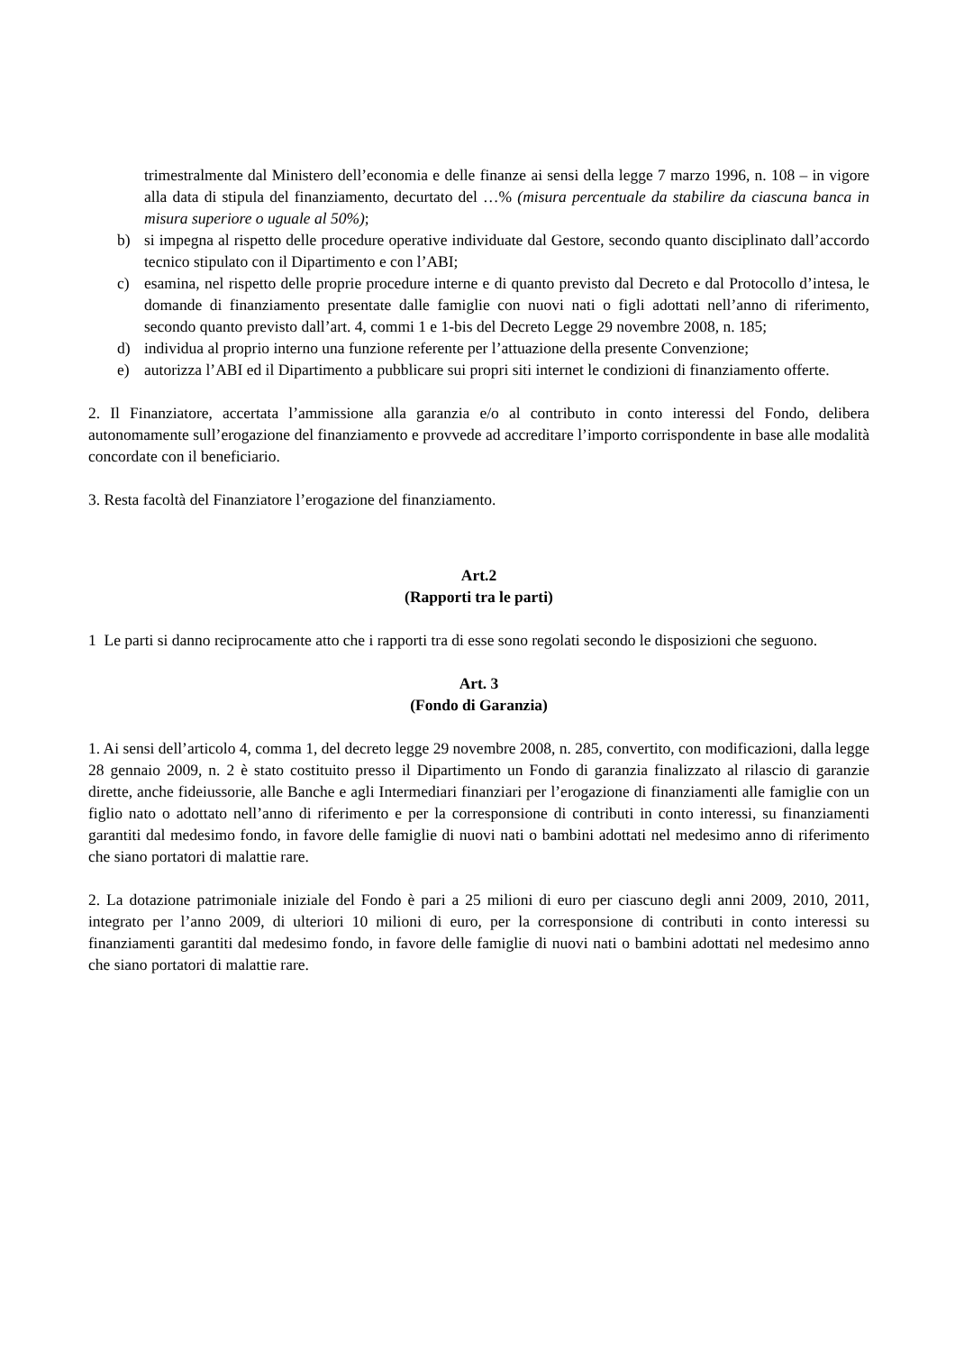trimestralmente dal Ministero dell’economia e delle finanze ai sensi della legge 7 marzo 1996, n. 108 – in vigore alla data di stipula del finanziamento, decurtato del …% (misura percentuale da stabilire da ciascuna banca in misura superiore o uguale al 50%);
b) si impegna al rispetto delle procedure operative individuate dal Gestore, secondo quanto disciplinato dall’accordo tecnico stipulato con il Dipartimento e con l’ABI;
c) esamina, nel rispetto delle proprie procedure interne e di quanto previsto dal Decreto e dal Protocollo d’intesa, le domande di finanziamento presentate dalle famiglie con nuovi nati o figli adottati nell’anno di riferimento, secondo quanto previsto dall’art. 4, commi 1 e 1-bis del Decreto Legge 29 novembre 2008, n. 185;
d) individua al proprio interno una funzione referente per l’attuazione della presente Convenzione;
e) autorizza l’ABI ed il Dipartimento a pubblicare sui propri siti internet le condizioni di finanziamento offerte.
2. Il Finanziatore, accertata l’ammissione alla garanzia e/o al contributo in conto interessi del Fondo, delibera autonomamente sull’erogazione del finanziamento e provvede ad accreditare l’importo corrispondente in base alle modalità concordate con il beneficiario.
3. Resta facoltà del Finanziatore l’erogazione del finanziamento.
Art.2
(Rapporti tra le parti)
1 Le parti si danno reciprocamente atto che i rapporti tra di esse sono regolati secondo le disposizioni che seguono.
Art. 3
(Fondo di Garanzia)
1. Ai sensi dell’articolo 4, comma 1, del decreto legge 29 novembre 2008, n. 285, convertito, con modificazioni, dalla legge 28 gennaio 2009, n. 2 è stato costituito presso il Dipartimento un Fondo di garanzia finalizzato al rilascio di garanzie dirette, anche fideiussorie, alle Banche e agli Intermediari finanziari per l’erogazione di finanziamenti alle famiglie con un figlio nato o adottato nell’anno di riferimento e per la corresponsione di contributi in conto interessi, su finanziamenti garantiti dal medesimo fondo, in favore delle famiglie di nuovi nati o bambini adottati nel medesimo anno di riferimento che siano portatori di malattie rare.
2. La dotazione patrimoniale iniziale del Fondo è pari a 25 milioni di euro per ciascuno degli anni 2009, 2010, 2011, integrato per l’anno 2009, di ulteriori 10 milioni di euro, per la corresponsione di contributi in conto interessi su finanziamenti garantiti dal medesimo fondo, in favore delle famiglie di nuovi nati o bambini adottati nel medesimo anno che siano portatori di malattie rare.